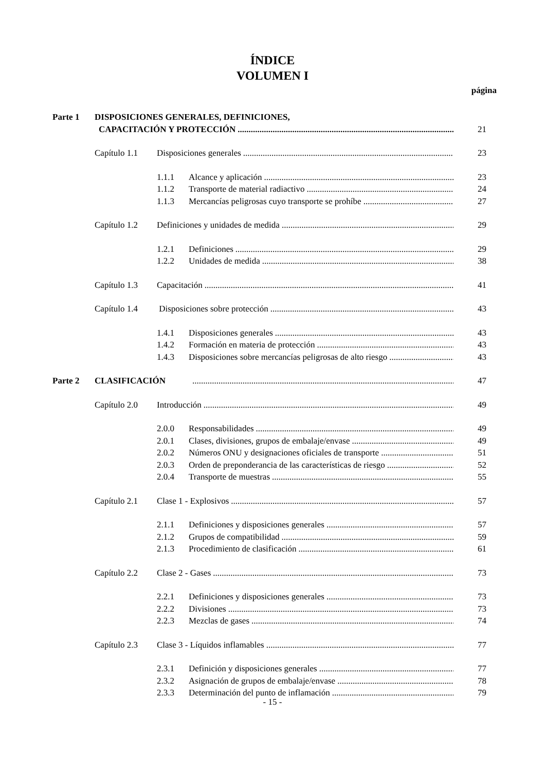ÍNDICE
VOLUMEN I
página
Parte 1 DISPOSICIONES GENERALES, DEFINICIONES,
CAPACITACIÓN Y PROTECCIÓN 21
Capítulo 1.1 Disposiciones generales 23
1.1.1 Alcance y aplicación 23
1.1.2 Transporte de material radiactivo 24
1.1.3 Mercancías peligrosas cuyo transporte se prohíbe 27
Capítulo 1.2 Definiciones y unidades de medida 29
1.2.1 Definiciones 29
1.2.2 Unidades de medida 38
Capítulo 1.3 Capacitación 41
Capítulo 1.4 Disposiciones sobre protección 43
1.4.1 Disposiciones generales 43
1.4.2 Formación en materia de protección 43
1.4.3 Disposiciones sobre mercancías peligrosas de alto riesgo 43
Parte 2 CLASIFICACIÓN 47
Capítulo 2.0 Introducción 49
2.0.0 Responsabilidades 49
2.0.1 Clases, divisiones, grupos de embalaje/envase 49
2.0.2 Números ONU y designaciones oficiales de transporte 51
2.0.3 Orden de preponderancia de las características de riesgo 52
2.0.4 Transporte de muestras 55
Capítulo 2.1 Clase 1 - Explosivos 57
2.1.1 Definiciones y disposiciones generales 57
2.1.2 Grupos de compatibilidad 59
2.1.3 Procedimiento de clasificación 61
Capítulo 2.2 Clase 2 - Gases 73
2.2.1 Definiciones y disposiciones generales 73
2.2.2 Divisiones 73
2.2.3 Mezclas de gases 74
Capítulo 2.3 Clase 3 - Líquidos inflamables 77
2.3.1 Definición y disposiciones generales 77
2.3.2 Asignación de grupos de embalaje/envase 78
2.3.3 Determinación del punto de inflamación 79
- 15 -